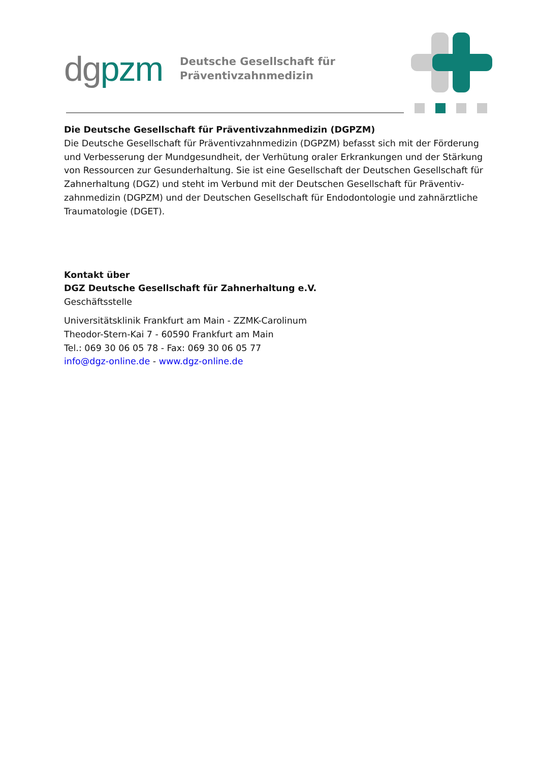dgpzm
Deutsche Gesellschaft für
Präventivzahnmedizin
Die Deutsche Gesellschaft für Präventivzahnmedizin (DGPZM)
Die Deutsche Gesellschaft für Präventivzahnmedizin (DGPZM) befasst sich mit der Förderung und Verbesserung der Mundgesundheit, der Verhütung oraler Erkrankungen und der Stärkung von Ressourcen zur Gesunderhaltung. Sie ist eine Gesellschaft der Deutschen Gesellschaft für Zahnerhaltung (DGZ) und steht im Verbund mit der Deutschen Gesellschaft für Präventiv-zahnmedizin (DGPZM) und der Deutschen Gesellschaft für Endodontologie und zahnärztliche Traumatologie (DGET).
Kontakt über
DGZ Deutsche Gesellschaft für Zahnerhaltung e.V.
Geschäftsstelle
Universitätsklinik Frankfurt am Main - ZZMK-Carolinum
Theodor-Stern-Kai 7 - 60590 Frankfurt am Main
Tel.: 069 30 06 05 78 - Fax: 069 30 06 05 77
info@dgz-online.de - www.dgz-online.de